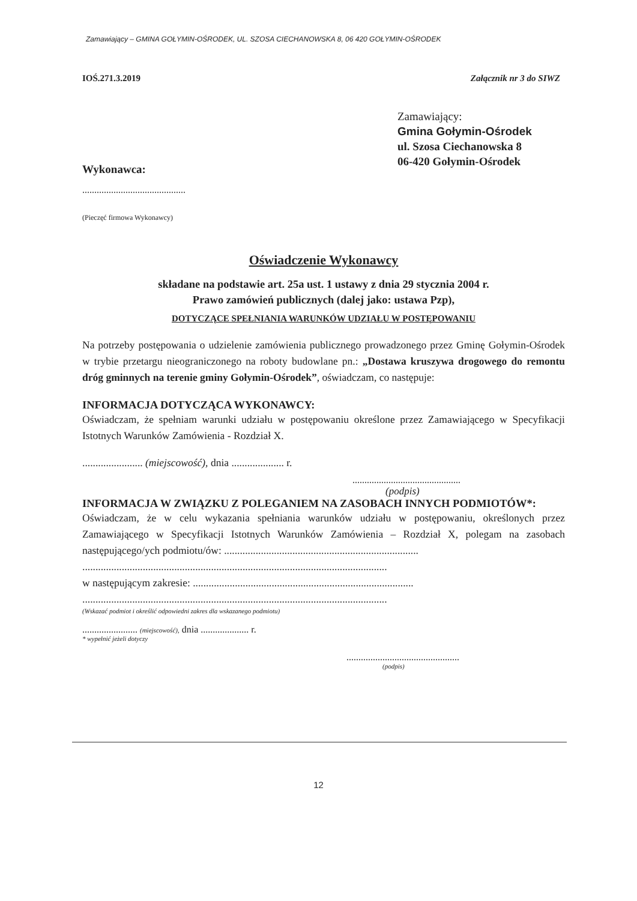Zamawiający – GMINA GOŁYMIN-OŚRODEK, UL. SZOSA CIECHANOWSKA 8, 06 420 GOŁYMIN-OŚRODEK
IOŚ.271.3.2019 Załącznik nr 3 do SIWZ
Zamawiający:
Gmina Gołymin-Ośrodek
ul. Szosa Ciechanowska 8
06-420 Gołymin-Ośrodek
Wykonawca:
...........................................
(Pieczęć firmowa Wykonawcy)
Oświadczenie Wykonawcy
składane na podstawie art. 25a ust. 1 ustawy z dnia 29 stycznia 2004 r.
Prawo zamówień publicznych (dalej jako: ustawa Pzp),
DOTYCZĄCE SPEŁNIANIA WARUNKÓW UDZIAŁU W POSTĘPOWANIU
Na potrzeby postępowania o udzielenie zamówienia publicznego prowadzonego przez Gminę Gołymin-Ośrodek w trybie przetargu nieograniczonego na roboty budowlane pn.: „Dostawa kruszywa drogowego do remontu dróg gminnych na terenie gminy Gołymin-Ośrodek”, oświadczam, co następuje:
INFORMACJA DOTYCZĄCA WYKONAWCY:
Oświadczam, że spełniam warunki udziału w postępowaniu określone przez Zamawiającego w Specyfikacji Istotnych Warunków Zamówienia - Rozdział X.
....................... (miejscowość), dnia .................... r.
.............................................
(podpis)
INFORMACJA W ZWIĄZKU Z POLEGANIEM NA ZASOBACH INNYCH PODMIOTÓW*:
Oświadczam, że w celu wykazania spełniania warunków udziału w postępowaniu, określonych przez Zamawiającego w Specyfikacji Istotnych Warunków Zamówienia – Rozdział X, polegam na zasobach następującego/ych podmiotu/ów: ..........................................................................
....................................................................................................................
w następującym zakresie: ....................................................................................
....................................................................................................................
(Wskazać podmiot i określić odpowiedni zakres dla wskazanego podmiotu)
....................... (miejscowość), dnia .................... r.
* wypełnić jeżeli dotyczy
...............................................
(podpis)
12